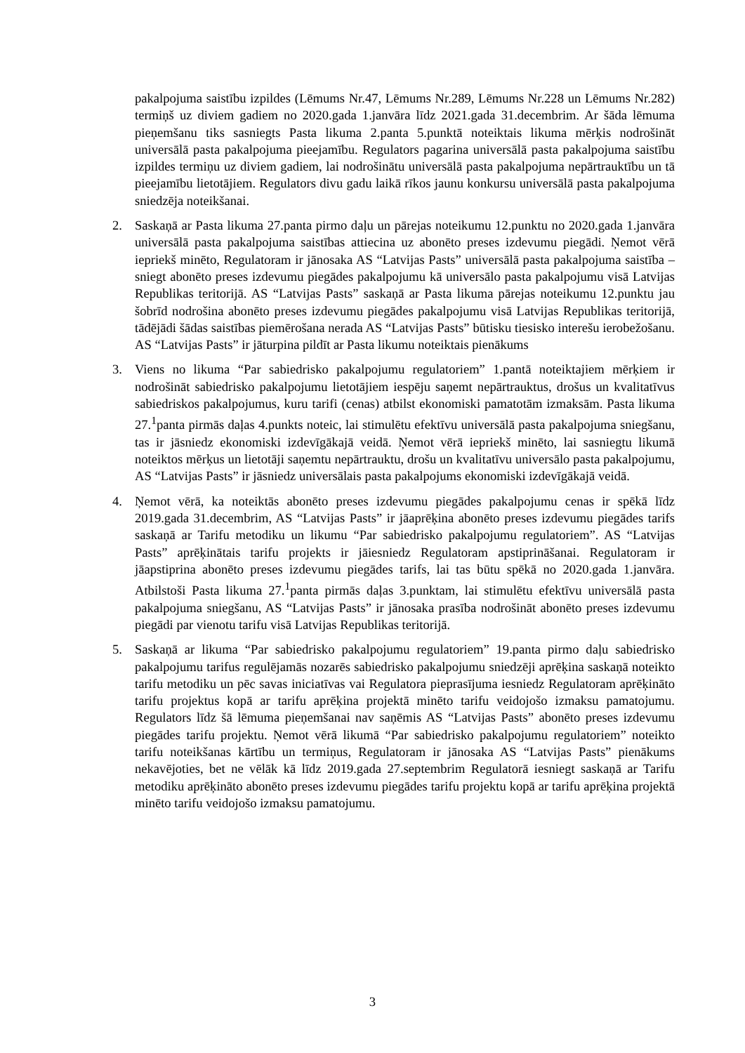pakalpojuma saistību izpildes (Lēmums Nr.47, Lēmums Nr.289, Lēmums Nr.228 un Lēmums Nr.282) termiņš uz diviem gadiem no 2020.gada 1.janvāra līdz 2021.gada 31.decembrim. Ar šāda lēmuma pieņemšanu tiks sasniegts Pasta likuma 2.panta 5.punktā noteiktais likuma mērķis nodrošināt universālā pasta pakalpojuma pieejamību. Regulators pagarina universālā pasta pakalpojuma saistību izpildes termiņu uz diviem gadiem, lai nodrošinātu universālā pasta pakalpojuma nepārtrauktību un tā pieejamību lietotājiem. Regulators divu gadu laikā rīkos jaunu konkursu universālā pasta pakalpojuma sniedzēja noteikšanai.
2. Saskaņā ar Pasta likuma 27.panta pirmo daļu un pārejas noteikumu 12.punktu no 2020.gada 1.janvāra universālā pasta pakalpojuma saistības attiecina uz abonēto preses izdevumu piegādi. Ņemot vērā iepriekš minēto, Regulatoram ir jānosaka AS “Latvijas Pasts” universālā pasta pakalpojuma saistība – sniegt abonēto preses izdevumu piegādes pakalpojumu kā universālo pasta pakalpojumu visā Latvijas Republikas teritorijā. AS “Latvijas Pasts” saskaņā ar Pasta likuma pārejas noteikumu 12.punktu jau šobrīd nodrošina abonēto preses izdevumu piegādes pakalpojumu visā Latvijas Republikas teritorijā, tādējādi šādas saistības piemērošana nerada AS “Latvijas Pasts” būtisku tiesisko interešu ierobežošanu. AS “Latvijas Pasts” ir jāturpina pildīt ar Pasta likumu noteiktais pienākums
3. Viens no likuma “Par sabiedrisko pakalpojumu regulatoriem” 1.pantā noteiktajiem mērķiem ir nodrošināt sabiedrisko pakalpojumu lietotājiem iespēju saņemt nepārtrauktus, drošus un kvalitatīvus sabiedriskos pakalpojumus, kuru tarifi (cenas) atbilst ekonomiski pamatotām izmaksām. Pasta likuma 27.<sup>1</sup>panta pirmās daļas 4.punkts noteic, lai stimulētu efektīvu universālā pasta pakalpojuma sniegšanu, tas ir jāsniedz ekonomiski izdevīgākajā veidā. Ņemot vērā iepriekš minēto, lai sasniegtu likumā noteiktos mērķus un lietotāji saņemtu nepārtrauktu, drošu un kvalitatīvu universālo pasta pakalpojumu, AS “Latvijas Pasts” ir jāsniedz universālais pasta pakalpojums ekonomiski izdevīgākajā veidā.
4. Ņemot vērā, ka noteiktās abonēto preses izdevumu piegādes pakalpojumu cenas ir spēkā līdz 2019.gada 31.decembrim, AS “Latvijas Pasts” ir jāaprēķina abonēto preses izdevumu piegādes tarifs saskaņā ar Tarifu metodiku un likumu “Par sabiedrisko pakalpojumu regulatoriem”. AS “Latvijas Pasts” aprēķinātais tarifu projekts ir jāiesniedz Regulatoram apstiprināšanai. Regulatoram ir jāapstiprina abonēto preses izdevumu piegādes tarifs, lai tas būtu spēkā no 2020.gada 1.janvāra. Atbilstoši Pasta likuma 27.<sup>1</sup>panta pirmās daļas 3.punktam, lai stimulētu efektīvu universālā pasta pakalpojuma sniegšanu, AS “Latvijas Pasts” ir jānosaka prasība nodrošināt abonēto preses izdevumu piegādi par vienotu tarifu visā Latvijas Republikas teritorijā.
5. Saskaņā ar likuma “Par sabiedrisko pakalpojumu regulatoriem” 19.panta pirmo daļu sabiedrisko pakalpojumu tarifus regulējamās nozarēs sabiedrisko pakalpojumu sniedzēji aprēķina saskaņā noteikto tarifu metodiku un pēc savas iniciatīvas vai Regulatora pieprasījuma iesniedz Regulatoram aprēķināto tarifu projektus kopā ar tarifu aprēķina projektā minēto tarifu veidojošo izmaksu pamatojumu. Regulators līdz šā lēmuma pieņemšanai nav saņēmis AS “Latvijas Pasts” abonēto preses izdevumu piegādes tarifu projektu. Ņemot vērā likumā “Par sabiedrisko pakalpojumu regulatoriem” noteikto tarifu noteikšanas kārtību un termiņus, Regulatoram ir jānosaka AS “Latvijas Pasts” pienākums nekavējoties, bet ne vēlāk kā līdz 2019.gada 27.septembrim Regulatorā iesniegt saskaņā ar Tarifu metodiku aprēķināto abonēto preses izdevumu piegādes tarifu projektu kopā ar tarifu aprēķina projektā minēto tarifu veidojošo izmaksu pamatojumu.
3